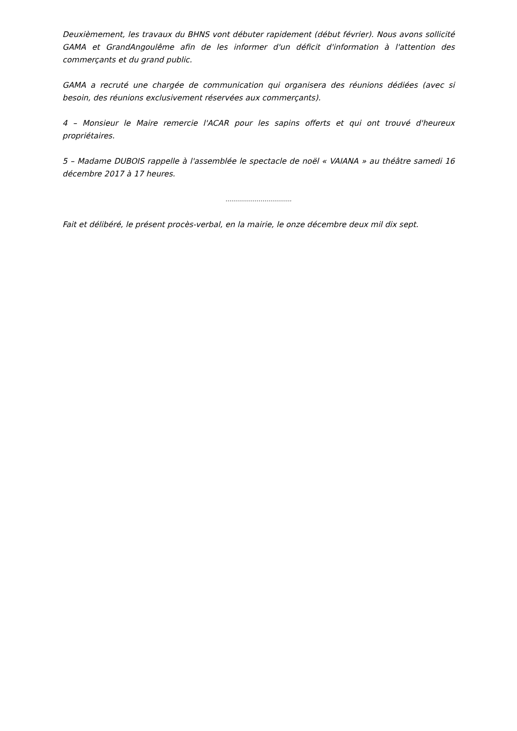Deuxièmement, les travaux du BHNS vont débuter rapidement (début février). Nous avons sollicité GAMA et GrandAngoulême afin de les informer d'un déficit d'information à l'attention des commerçants et du grand public.
GAMA a recruté une chargée de communication qui organisera des réunions dédiées (avec si besoin, des réunions exclusivement réservées aux commerçants).
4 – Monsieur le Maire remercie l'ACAR pour les sapins offerts et qui ont trouvé d'heureux propriétaires.
5 – Madame DUBOIS rappelle à l'assemblée le spectacle de noël « VAIANA » au théâtre samedi 16 décembre 2017 à 17 heures.
…………………………….
Fait et délibéré, le présent procès-verbal, en la mairie, le onze décembre deux mil dix sept.